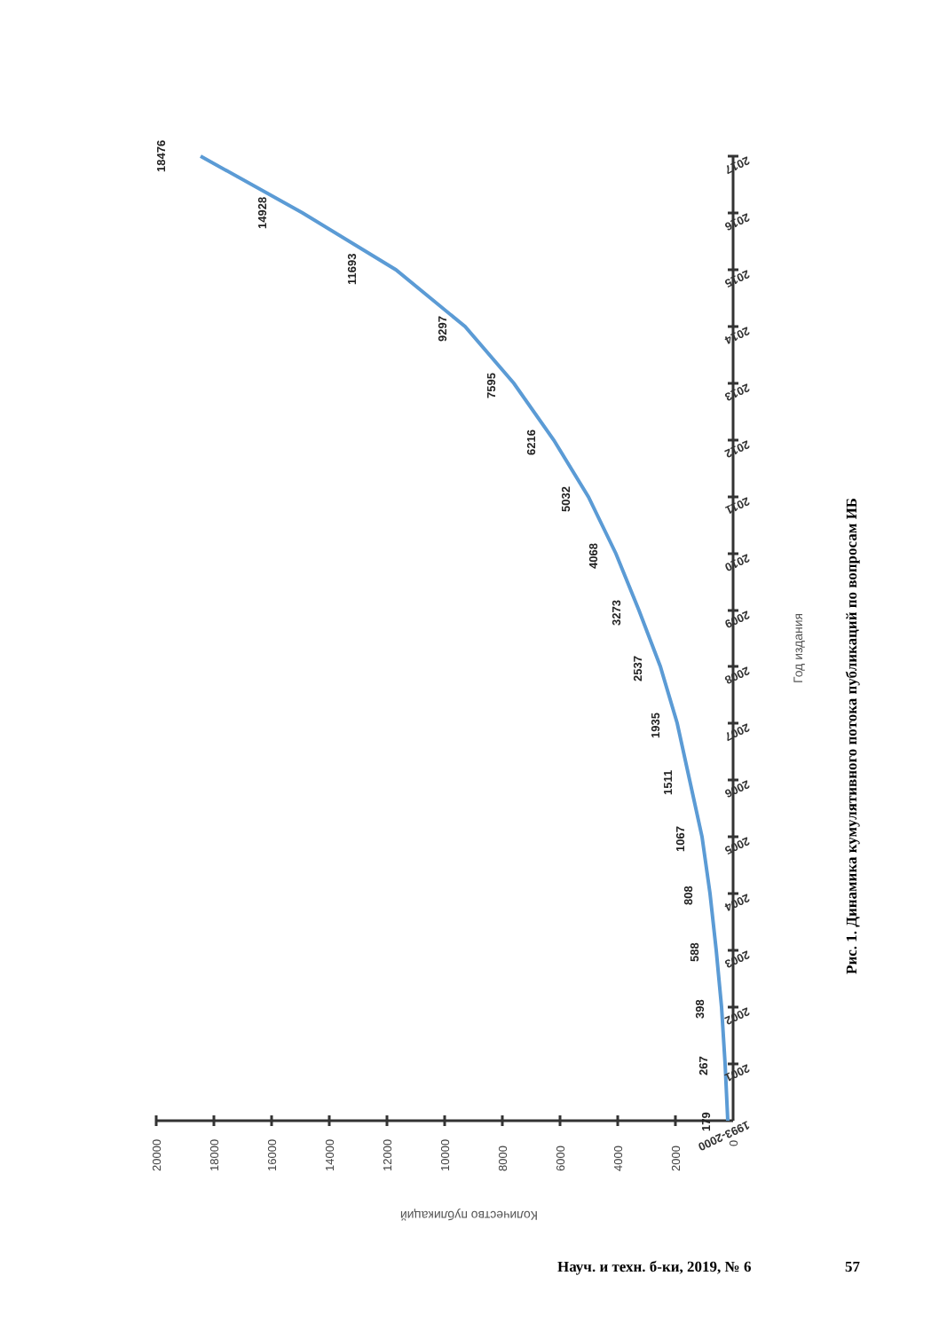179
267
398
588
808
1067
1511
1935
2537
3273
4068
5032
6216
7595
9297
11693
14928
18476
1993-2000
2001
2002
2003
2004
2005
2006
2007
2008
2009
2010
2011
2012
2013
2014
2015
2016
2017
0
2000
4000
6000
8000
10000
12000
14000
16000
18000
20000
Количество публикаций
Год издания
Рис. 1. Динамика кумулятивного потока публикаций по вопросам ИБ
Науч. и техн. б-ки, 2019, № 6 57